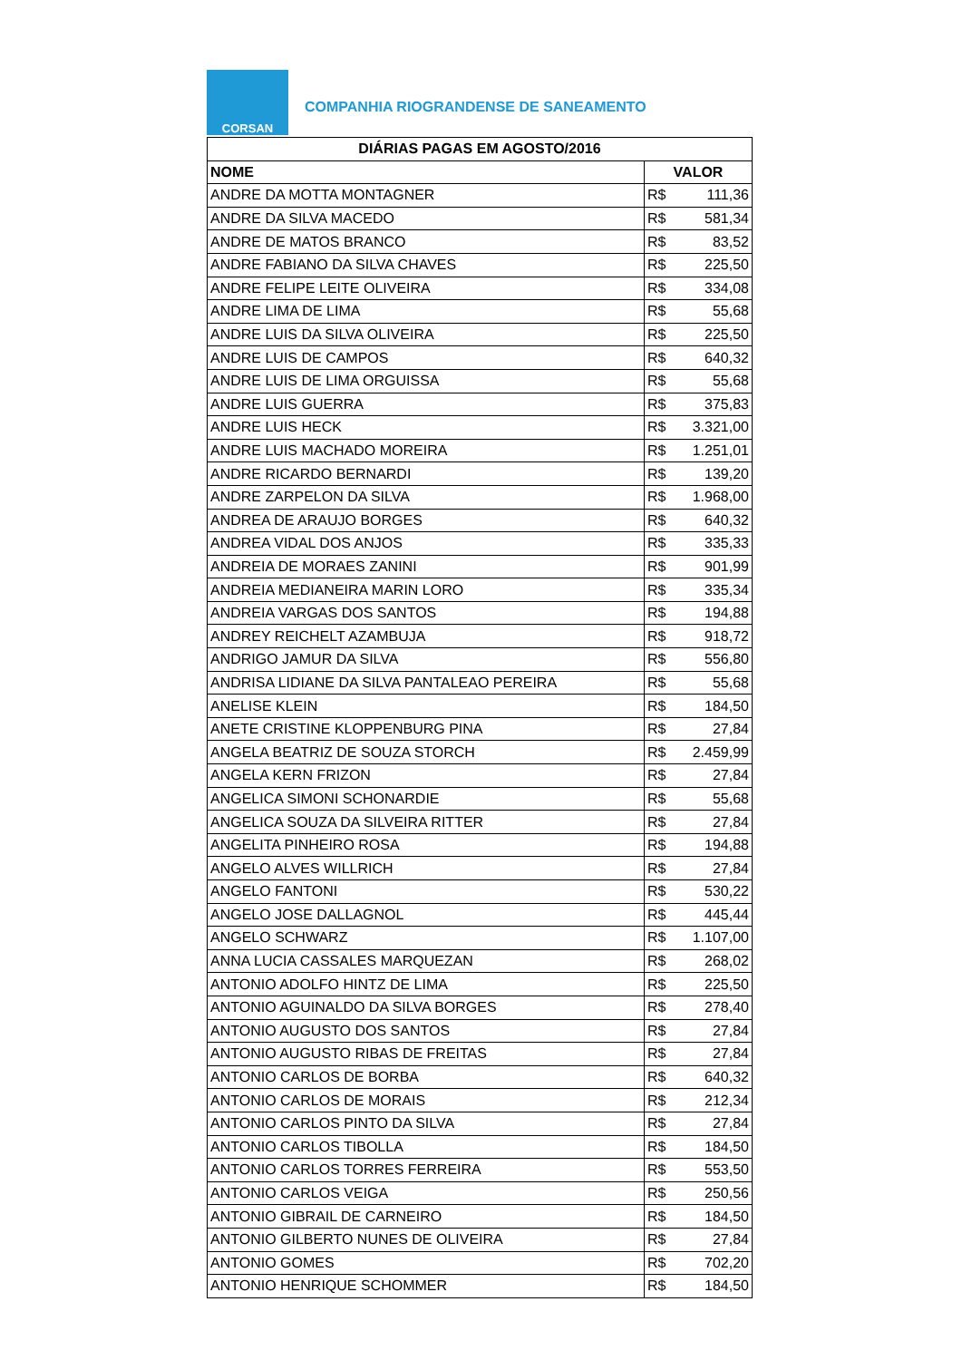CORSAN
COMPANHIA RIOGRANDENSE DE SANEAMENTO
| DIÁRIAS PAGAS EM AGOSTO/2016 | |
| --- | --- |
| NOME | VALOR |
| ANDRE DA MOTTA MONTAGNER | R$ 111,36 |
| ANDRE DA SILVA MACEDO | R$ 581,34 |
| ANDRE DE MATOS BRANCO | R$ 83,52 |
| ANDRE FABIANO DA SILVA CHAVES | R$ 225,50 |
| ANDRE FELIPE LEITE OLIVEIRA | R$ 334,08 |
| ANDRE LIMA DE LIMA | R$ 55,68 |
| ANDRE LUIS DA SILVA OLIVEIRA | R$ 225,50 |
| ANDRE LUIS DE CAMPOS | R$ 640,32 |
| ANDRE LUIS DE LIMA ORGUISSA | R$ 55,68 |
| ANDRE LUIS GUERRA | R$ 375,83 |
| ANDRE LUIS HECK | R$ 3.321,00 |
| ANDRE LUIS MACHADO MOREIRA | R$ 1.251,01 |
| ANDRE RICARDO BERNARDI | R$ 139,20 |
| ANDRE ZARPELON DA SILVA | R$ 1.968,00 |
| ANDREA DE ARAUJO BORGES | R$ 640,32 |
| ANDREA VIDAL DOS ANJOS | R$ 335,33 |
| ANDREIA DE MORAES ZANINI | R$ 901,99 |
| ANDREIA MEDIANEIRA MARIN LORO | R$ 335,34 |
| ANDREIA VARGAS DOS SANTOS | R$ 194,88 |
| ANDREY REICHELT AZAMBUJA | R$ 918,72 |
| ANDRIGO JAMUR DA SILVA | R$ 556,80 |
| ANDRISA LIDIANE DA SILVA PANTALEAO PEREIRA | R$ 55,68 |
| ANELISE KLEIN | R$ 184,50 |
| ANETE CRISTINE KLOPPENBURG PINA | R$ 27,84 |
| ANGELA BEATRIZ DE SOUZA STORCH | R$ 2.459,99 |
| ANGELA KERN FRIZON | R$ 27,84 |
| ANGELICA SIMONI SCHONARDIE | R$ 55,68 |
| ANGELICA SOUZA DA SILVEIRA RITTER | R$ 27,84 |
| ANGELITA PINHEIRO ROSA | R$ 194,88 |
| ANGELO ALVES WILLRICH | R$ 27,84 |
| ANGELO FANTONI | R$ 530,22 |
| ANGELO JOSE DALLAGNOL | R$ 445,44 |
| ANGELO SCHWARZ | R$ 1.107,00 |
| ANNA LUCIA CASSALES MARQUEZAN | R$ 268,02 |
| ANTONIO ADOLFO HINTZ DE LIMA | R$ 225,50 |
| ANTONIO AGUINALDO DA SILVA BORGES | R$ 278,40 |
| ANTONIO AUGUSTO DOS SANTOS | R$ 27,84 |
| ANTONIO AUGUSTO RIBAS DE FREITAS | R$ 27,84 |
| ANTONIO CARLOS DE BORBA | R$ 640,32 |
| ANTONIO CARLOS DE MORAIS | R$ 212,34 |
| ANTONIO CARLOS PINTO DA SILVA | R$ 27,84 |
| ANTONIO CARLOS TIBOLLA | R$ 184,50 |
| ANTONIO CARLOS TORRES FERREIRA | R$ 553,50 |
| ANTONIO CARLOS VEIGA | R$ 250,56 |
| ANTONIO GIBRAIL DE CARNEIRO | R$ 184,50 |
| ANTONIO GILBERTO NUNES DE OLIVEIRA | R$ 27,84 |
| ANTONIO GOMES | R$ 702,20 |
| ANTONIO HENRIQUE SCHOMMER | R$ 184,50 |